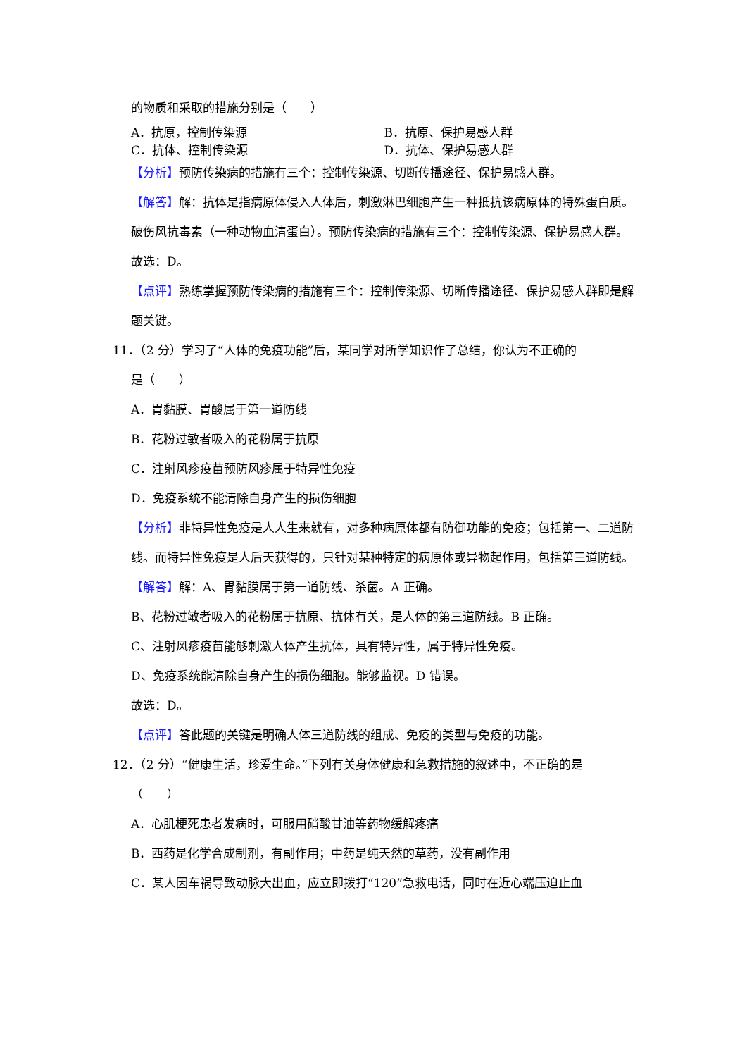的物质和采取的措施分别是（　　）
A．抗原，控制传染源 B．抗原、保护易感人群
C．抗体、控制传染源 D．抗体、保护易感人群
【分析】预防传染病的措施有三个：控制传染源、切断传播途径、保护易感人群。
【解答】解：抗体是指病原体侵入人体后，刺激淋巴细胞产生一种抵抗该病原体的特殊蛋白质。破伤风抗毒素（一种动物血清蛋白）。预防传染病的措施有三个：控制传染源、保护易感人群。
故选：D。
【点评】熟练掌握预防传染病的措施有三个：控制传染源、切断传播途径、保护易感人群即是解题关键。
11．（2 分）学习了“人体的免疫功能”后，某同学对所学知识作了总结，你认为不正确的
是（　　）
A．胃黏膜、胃酸属于第一道防线
B．花粉过敏者吸入的花粉属于抗原
C．注射风疹疫苗预防风疹属于特异性免疫
D．免疫系统不能清除自身产生的损伤细胞
【分析】非特异性免疫是人人生来就有，对多种病原体都有防御功能的免疫；包括第一、二道防线。而特异性免疫是人后天获得的，只针对某种特定的病原体或异物起作用，包括第三道防线。
【解答】解：A、胃黏膜属于第一道防线、杀菌。A 正确。
B、花粉过敏者吸入的花粉属于抗原、抗体有关，是人体的第三道防线。B 正确。
C、注射风疹疫苗能够刺激人体产生抗体，具有特异性，属于特异性免疫。
D、免疫系统能清除自身产生的损伤细胞。能够监视。D 错误。
故选：D。
【点评】答此题的关键是明确人体三道防线的组成、免疫的类型与免疫的功能。
12．（2 分）“健康生活，珍爱生命。”下列有关身体健康和急救措施的叙述中，不正确的是
（　　）
A．心肌梗死患者发病时，可服用硝酸甘油等药物缓解疼痛
B．西药是化学合成制剂，有副作用；中药是纯天然的草药，没有副作用
C．某人因车祸导致动脉大出血，应立即拨打“120”急救电话，同时在近心端压迫止血